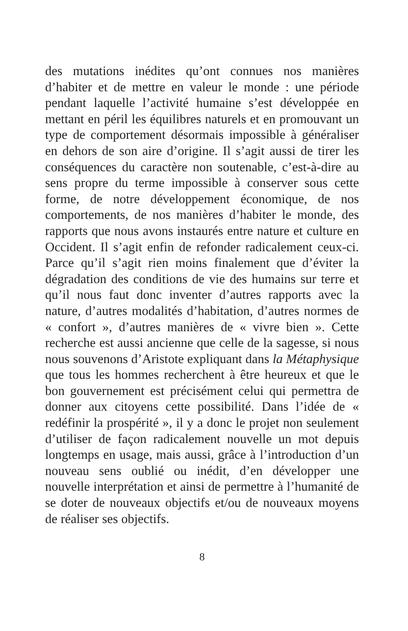des mutations inédites qu’ont connues nos manières d’habiter et de mettre en valeur le monde : une période pendant laquelle l’activité humaine s’est développée en mettant en péril les équilibres naturels et en promouvant un type de comportement désormais impossible à généraliser en dehors de son aire d’origine. Il s’agit aussi de tirer les conséquences du caractère non soutenable, c’est-à-dire au sens propre du terme impossible à conserver sous cette forme, de notre développement économique, de nos comportements, de nos manières d’habiter le monde, des rapports que nous avons instaurés entre nature et culture en Occident. Il s’agit enfin de refonder radicalement ceux-ci. Parce qu’il s’agit rien moins finalement que d’éviter la dégradation des conditions de vie des humains sur terre et qu’il nous faut donc inventer d’autres rapports avec la nature, d’autres modalités d’habitation, d’autres normes de « confort », d’autres manières de « vivre bien ». Cette recherche est aussi ancienne que celle de la sagesse, si nous nous souvenons d’Aristote expliquant dans la Métaphysique que tous les hommes recherchent à être heureux et que le bon gouvernement est précisément celui qui permettra de donner aux citoyens cette possibilité. Dans l’idée de « redéfinir la prospérité », il y a donc le projet non seulement d’utiliser de façon radicalement nouvelle un mot depuis longtemps en usage, mais aussi, grâce à l’introduction d’un nouveau sens oublié ou inédit, d’en développer une nouvelle interprétation et ainsi de permettre à l’humanité de se doter de nouveaux objectifs et/ou de nouveaux moyens de réaliser ses objectifs.
8